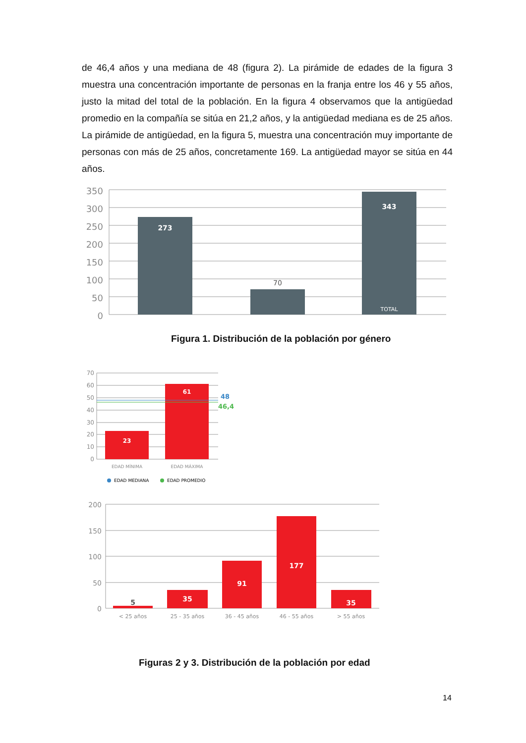de 46,4 años y una mediana de 48 (figura 2). La pirámide de edades de la figura 3 muestra una concentración importante de personas en la franja entre los 46 y 55 años, justo la mitad del total de la población. En la figura 4 observamos que la antigüedad promedio en la compañía se sitúa en 21,2 años, y la antigüedad mediana es de 25 años. La pirámide de antigüedad, en la figura 5, muestra una concentración muy importante de personas con más de 25 años, concretamente 169. La antigüedad mayor se sitúa en 44 años.
350
300
250
200
150
100
50
0
273
343
TOTAL
70
Figura 1. Distribución de la población por género
70
60
50
40
30
20
10
0
23
61
48
46,4
EDAD MÍNIMA
EDAD MÁXIMA
EDAD MEDIANA
EDAD PROMEDIO
200
150
100
50
0
5
35
91
177
35
< 25 años
25 - 35 años
36 - 45 años
46 - 55 años
> 55 años
Figuras 2 y 3. Distribución de la población por edad
14